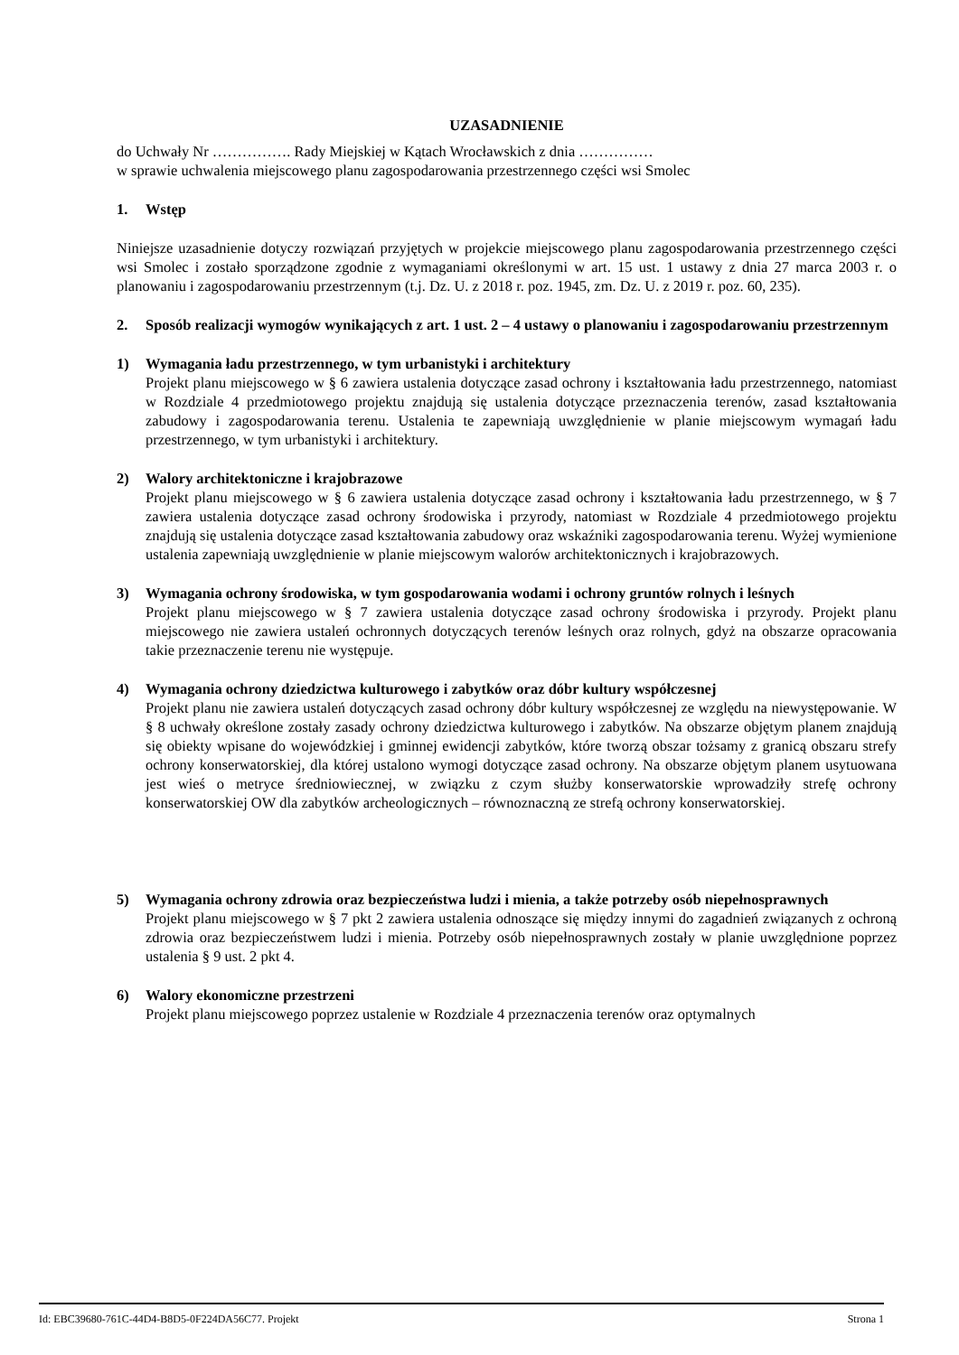UZASADNIENIE
do Uchwały Nr ……………. Rady Miejskiej w Kątach Wrocławskich z dnia ……………
w sprawie uchwalenia miejscowego planu zagospodarowania przestrzennego części wsi Smolec
1. Wstęp
Niniejsze uzasadnienie dotyczy rozwiązań przyjętych w projekcie miejscowego planu zagospodarowania przestrzennego części wsi Smolec i zostało sporządzone zgodnie z wymaganiami określonymi w art. 15 ust. 1 ustawy z dnia 27 marca 2003 r. o planowaniu i zagospodarowaniu przestrzennym (t.j. Dz. U. z 2018 r. poz. 1945, zm. Dz. U. z 2019 r. poz. 60, 235).
2. Sposób realizacji wymogów wynikających z art. 1 ust. 2 – 4 ustawy o planowaniu i zagospodarowaniu przestrzennym
1) Wymagania ładu przestrzennego, w tym urbanistyki i architektury
Projekt planu miejscowego w § 6 zawiera ustalenia dotyczące zasad ochrony i kształtowania ładu przestrzennego, natomiast w Rozdziale 4 przedmiotowego projektu znajdują się ustalenia dotyczące przeznaczenia terenów, zasad kształtowania zabudowy i zagospodarowania terenu. Ustalenia te zapewniają uwzględnienie w planie miejscowym wymagań ładu przestrzennego, w tym urbanistyki i architektury.
2) Walory architektoniczne i krajobrazowe
Projekt planu miejscowego w § 6 zawiera ustalenia dotyczące zasad ochrony i kształtowania ładu przestrzennego, w § 7 zawiera ustalenia dotyczące zasad ochrony środowiska i przyrody, natomiast w Rozdziale 4 przedmiotowego projektu znajdują się ustalenia dotyczące zasad kształtowania zabudowy oraz wskaźniki zagospodarowania terenu. Wyżej wymienione ustalenia zapewniają uwzględnienie w planie miejscowym walorów architektonicznych i krajobrazowych.
3) Wymagania ochrony środowiska, w tym gospodarowania wodami i ochrony gruntów rolnych i leśnych
Projekt planu miejscowego w § 7 zawiera ustalenia dotyczące zasad ochrony środowiska i przyrody. Projekt planu miejscowego nie zawiera ustaleń ochronnych dotyczących terenów leśnych oraz rolnych, gdyż na obszarze opracowania takie przeznaczenie terenu nie występuje.
4) Wymagania ochrony dziedzictwa kulturowego i zabytków oraz dóbr kultury współczesnej
Projekt planu nie zawiera ustaleń dotyczących zasad ochrony dóbr kultury współczesnej ze względu na niewystępowanie. W § 8 uchwały określone zostały zasady ochrony dziedzictwa kulturowego i zabytków. Na obszarze objętym planem znajdują się obiekty wpisane do wojewódzkiej i gminnej ewidencji zabytków, które tworzą obszar tożsamy z granicą obszaru strefy ochrony konserwatorskiej, dla której ustalono wymogi dotyczące zasad ochrony. Na obszarze objętym planem usytuowana jest wieś o metryce średniowiecznej, w związku z czym służby konserwatorskie wprowadziły strefę ochrony konserwatorskiej OW dla zabytków archeologicznych – równoznaczną ze strefą ochrony konserwatorskiej.
5) Wymagania ochrony zdrowia oraz bezpieczeństwa ludzi i mienia, a także potrzeby osób niepełnosprawnych
Projekt planu miejscowego w § 7 pkt 2 zawiera ustalenia odnoszące się między innymi do zagadnień związanych z ochroną zdrowia oraz bezpieczeństwem ludzi i mienia. Potrzeby osób niepełnosprawnych zostały w planie uwzględnione poprzez ustalenia § 9 ust. 2 pkt 4.
6) Walory ekonomiczne przestrzeni
Projekt planu miejscowego poprzez ustalenie w Rozdziale 4 przeznaczenia terenów oraz optymalnych
Id: EBC39680-761C-44D4-B8D5-0F224DA56C77. Projekt Strona 1